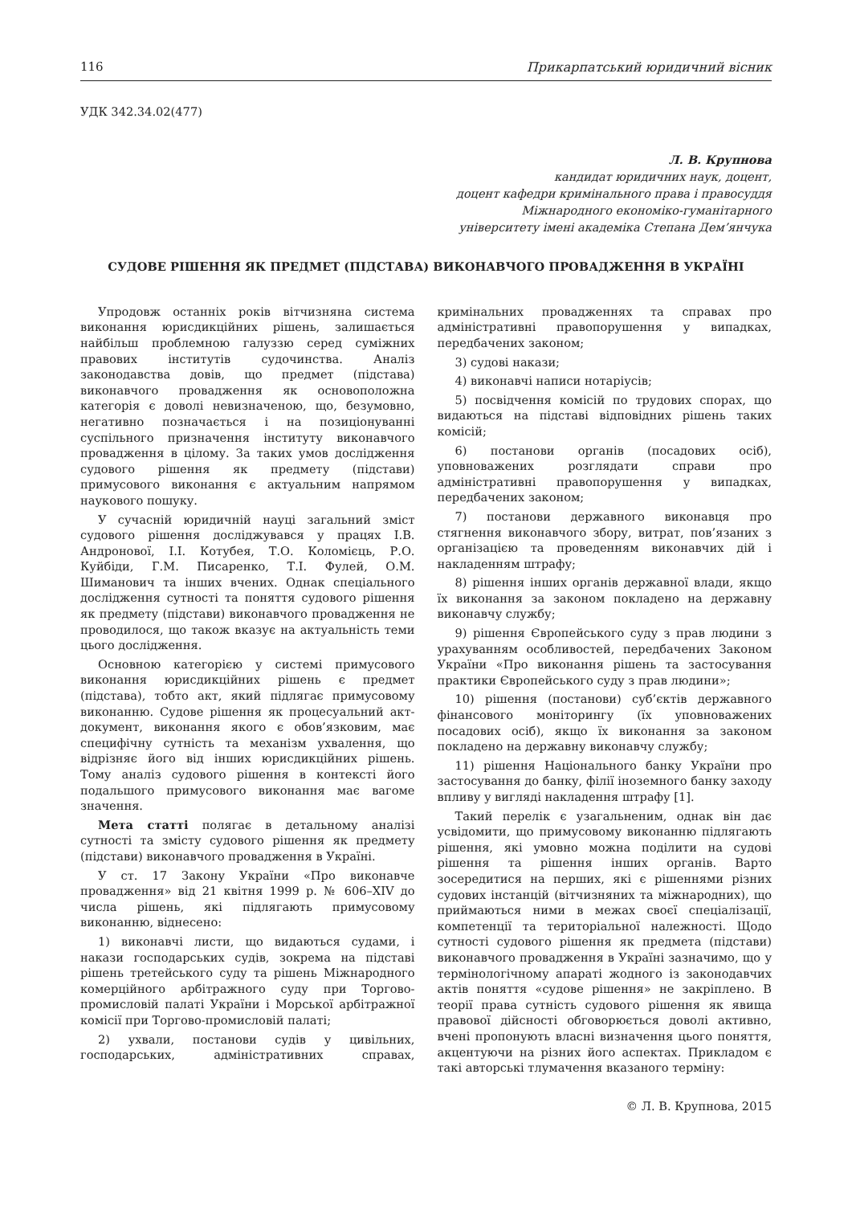116 Прикарпатський юридичний вісник
УДК 342.34.02(477)
Л. В. Крупнова
кандидат юридичних наук, доцент,
доцент кафедри кримінального права і правосуддя
Міжнародного економіко-гуманітарного
університету імені академіка Степана Дем’янчука
СУДОВЕ РІШЕННЯ ЯК ПРЕДМЕТ (ПІДСТАВА) ВИКОНАВЧОГО ПРОВАДЖЕННЯ В УКРАЇНІ
Упродовж останніх років вітчизняна система виконання юрисдикційних рішень, залишається найбільш проблемною галуззю серед суміжних правових інститутів судочинства. Аналіз законодавства довів, що предмет (підстава) виконавчого провадження як основоположна категорія є доволі невизначеною, що, безумовно, негативно позначається і на позиціонуванні суспільного призначення інституту виконавчого провадження в цілому. За таких умов дослідження судового рішення як предмету (підстави) примусового виконання є актуальним напрямом наукового пошуку.
У сучасній юридичній науці загальний зміст судового рішення досліджувався у працях І.В. Андронової, І.І. Котубея, Т.О. Коломієць, Р.О. Куйбіди, Г.М. Писаренко, Т.І. Фулей, О.М. Шиманович та інших вчених. Однак спеціального дослідження сутності та поняття судового рішення як предмету (підстави) виконавчого провадження не проводилося, що також вказує на актуальність теми цього дослідження.
Основною категорією у системі примусового виконання юрисдикційних рішень є предмет (підстава), тобто акт, який підлягає примусовому виконанню. Судове рішення як процесуальний акт-документ, виконання якого є обов’язковим, має специфічну сутність та механізм ухвалення, що відрізняє його від інших юрисдикційних рішень. Тому аналіз судового рішення в контексті його подальшого примусового виконання має вагоме значення.
Мета статті полягає в детальному аналізі сутності та змісту судового рішення як предмету (підстави) виконавчого провадження в Україні.
У ст. 17 Закону України «Про виконавче провадження» від 21 квітня 1999 р. № 606–XIV до числа рішень, які підлягають примусовому виконанню, віднесено:
1) виконавчі листи, що видаються судами, і накази господарських судів, зокрема на підставі рішень третейського суду та рішень Міжнародного комерційного арбітражного суду при Торгово-промисловій палаті України і Морської арбітражної комісії при Торгово-промисловій палаті;
2) ухвали, постанови судів у цивільних, господарських, адміністративних справах, кримінальних провадженнях та справах про адміністративні правопорушення у випадках, передбачених законом;
3) судові накази;
4) виконавчі написи нотаріусів;
5) посвідчення комісій по трудових спорах, що видаються на підставі відповідних рішень таких комісій;
6) постанови органів (посадових осіб), уповноважених розглядати справи про адміністративні правопорушення у випадках, передбачених законом;
7) постанови державного виконавця про стягнення виконавчого збору, витрат, пов’язаних з організацією та проведенням виконавчих дій і накладенням штрафу;
8) рішення інших органів державної влади, якщо їх виконання за законом покладено на державну виконавчу службу;
9) рішення Європейського суду з прав людини з урахуванням особливостей, передбачених Законом України «Про виконання рішень та застосування практики Європейського суду з прав людини»;
10) рішення (постанови) суб’єктів державного фінансового моніторингу (їх уповноважених посадових осіб), якщо їх виконання за законом покладено на державну виконавчу службу;
11) рішення Національного банку України про застосування до банку, філії іноземного банку заходу впливу у вигляді накладення штрафу [1].
Такий перелік є узагальненим, однак він дає усвідомити, що примусовому виконанню підлягають рішення, які умовно можна поділити на судові рішення та рішення інших органів. Варто зосередитися на перших, які є рішеннями різних судових інстанцій (вітчизняних та міжнародних), що приймаються ними в межах своєї спеціалізації, компетенції та територіальної належності. Щодо сутності судового рішення як предмета (підстави) виконавчого провадження в Україні зазначимо, що у термінологічному апараті жодного із законодавчих актів поняття «судове рішення» не закріплено. В теорії права сутність судового рішення як явища правової дійсності обговорюється доволі активно, вчені пропонують власні визначення цього поняття, акцентуючи на різних його аспектах. Прикладом є такі авторські тлумачення вказаного терміну:
© Л. В. Крупнова, 2015